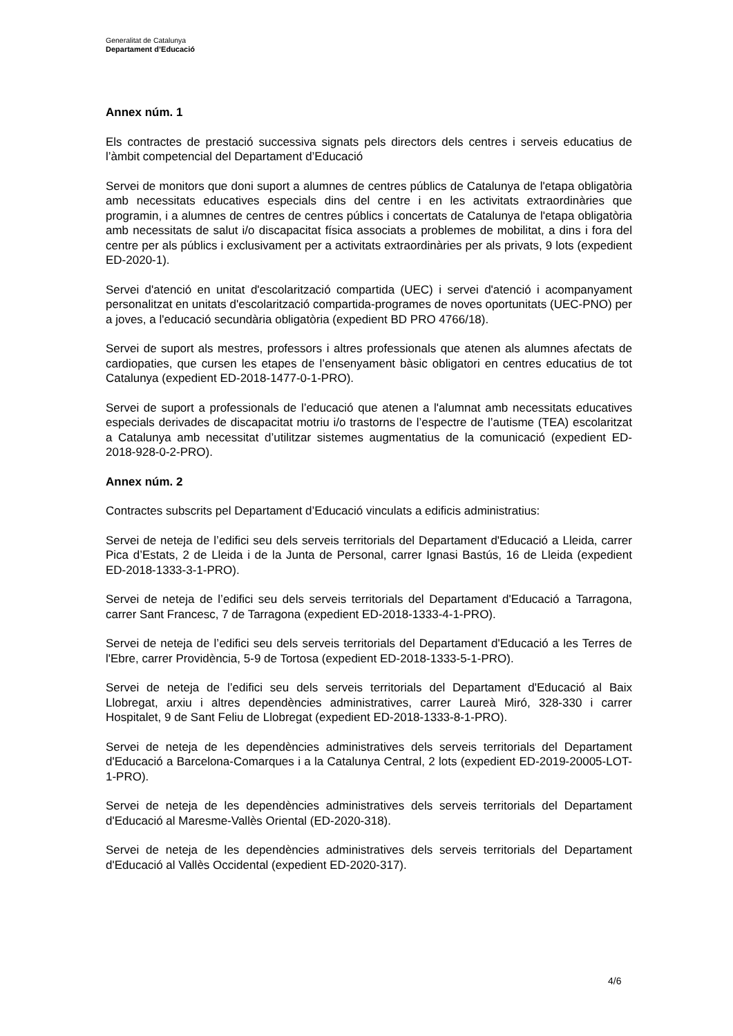Generalitat de Catalunya
Departament d’Educació
Annex núm. 1
Els contractes de prestació successiva signats pels directors dels centres i serveis educatius de l’àmbit competencial del Departament d’Educació
Servei de monitors que doni suport a alumnes de centres públics de Catalunya de l'etapa obligatòria amb necessitats educatives especials dins del centre i en les activitats extraordinàries que programin, i a alumnes de centres de centres públics i concertats de Catalunya de l'etapa obligatòria amb necessitats de salut i/o discapacitat física associats a problemes de mobilitat, a dins i fora del centre per als públics i exclusivament per a activitats extraordinàries per als privats, 9 lots (expedient ED-2020-1).
Servei d'atenció en unitat d'escolarització compartida (UEC) i servei d'atenció i acompanyament personalitzat en unitats d'escolarització compartida-programes de noves oportunitats (UEC-PNO) per a joves, a l'educació secundària obligatòria (expedient BD PRO 4766/18).
Servei de suport als mestres, professors i altres professionals que atenen als alumnes afectats de cardiopaties, que cursen les etapes de l’ensenyament bàsic obligatori en centres educatius de tot Catalunya (expedient ED-2018-1477-0-1-PRO).
Servei de suport a professionals de l’educació que atenen a l'alumnat amb necessitats educatives especials derivades de discapacitat motriu i/o trastorns de l’espectre de l’autisme (TEA) escolaritzat a Catalunya amb necessitat d’utilitzar sistemes augmentatius de la comunicació (expedient ED-2018-928-0-2-PRO).
Annex núm. 2
Contractes subscrits pel Departament d’Educació vinculats a edificis administratius:
Servei de neteja de l’edifici seu dels serveis territorials del Departament d'Educació a Lleida, carrer Pica d’Estats, 2 de Lleida i de la Junta de Personal, carrer Ignasi Bastús, 16 de Lleida (expedient ED-2018-1333-3-1-PRO).
Servei de neteja de l’edifici seu dels serveis territorials del Departament d'Educació a Tarragona, carrer Sant Francesc, 7 de Tarragona (expedient ED-2018-1333-4-1-PRO).
Servei de neteja de l’edifici seu dels serveis territorials del Departament d'Educació a les Terres de l'Ebre, carrer Providència, 5-9 de Tortosa (expedient ED-2018-1333-5-1-PRO).
Servei de neteja de l’edifici seu dels serveis territorials del Departament d'Educació al Baix Llobregat, arxiu i altres dependències administratives, carrer Laureà Miró, 328-330 i carrer Hospitalet, 9 de Sant Feliu de Llobregat (expedient ED-2018-1333-8-1-PRO).
Servei de neteja de les dependències administratives dels serveis territorials del Departament d'Educació a Barcelona-Comarques i a la Catalunya Central, 2 lots (expedient ED-2019-20005-LOT-1-PRO).
Servei de neteja de les dependències administratives dels serveis territorials del Departament d'Educació al Maresme-Vallès Oriental (ED-2020-318).
Servei de neteja de les dependències administratives dels serveis territorials del Departament d'Educació al Vallès Occidental (expedient ED-2020-317).
4/6